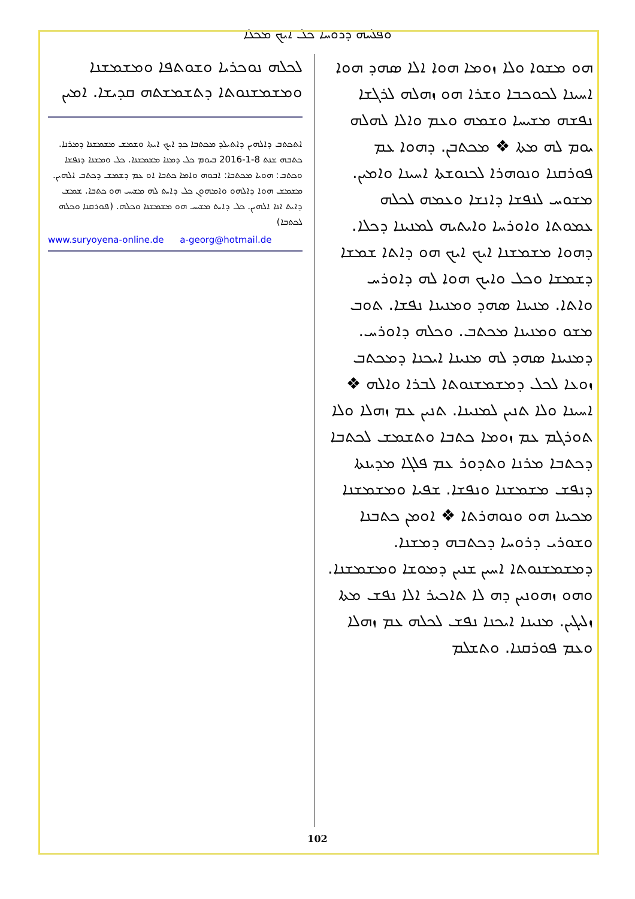ܘܦܠܚܗ ܕܪܘܚܐ ܟܠ ܐܝܟ ܡܟܠܐ
ܗܘ ܡܫܘܐ ܘܠܐ ܙܘܡܐ ܗܘܐ ܐܠܐ ܣܗܕ ܗܘܐ ܐܚܝܢܐ ܠܟܘܟܒܐ ܘܫܪܐ ܗܘ ܙܗܠܗ ܠܪܓܫܐ ܢܦܫܗ ܡܫܝܚܐ ܘܫܡܗ ܘܥܡ ܘܐܠܐ ܠܗܠܗ ܝܘܡ ܠܗ ܡܬܐ ❖ ܡܟܬܒܢ. ܕܗܘܐ ܥܡ ܦܘܪܩܢܐ ܘܢܘܗܪܐ ܠܟܢܘܫܬܐ ܐܚܝܢܐ ܘܐܡܝܢ. ܡܫܘܚ ܠܢܦܫܐ ܕܐܢܫܐ ܘܥܡܗ ܠܟܠܗ ܥܡܘܬܐ ܘܐܘܪܚܐ ܘܐܝܬܝܗ ܠܡܢܝܢܐ ܕܟܠܐ. ܕܗܘܐ ܡܫܡܫܢܐ ܐܝܟ ܐܝܟ ܗܘ ܕܐܬܐ ܫܡܫܐ ܕܫܡܫܐ ܘܟܠ ܘܐܝܟ ܗܘܐ ܠܗ ܕܐܘܪܚ ܘܐܬܐ. ܡܢܝܢܐ ܣܗܕ ܘܡܢܝܢܐ ܢܦܫܐ. ܬܘܒ ܡܫܘ ܘܡܢܝܢܐ ܡܟܬܒ. ܘܟܠܗ ܕܐܘܪܚ. ܕܡܢܝܢܐ ܣܗܕ ܠܗ ܡܢܝܢܐ ܐܝܟܢܐ ܕܡܟܬܒ ܙܘܥܐ ܠܟܠ ܕܡܫܡܫܢܘܬܐ ܠܒܪܐ ܘܐܠܗ ❖ ܐܚܝܢܐ ܘܠܐ ܬܢܝܢ ܠܡܢܝܢܐ. ܬܢܝܢ ܥܡ ܙܗܠܐ ܘܠܐ ܬܘܪܓܡ ܥܡ ܙܘܡܐ ܟܬܒܐ ܘܬܫܡܫ ܠܟܬܒܐ ܕܟܬܒܐ ܡܪܢܐ ܘܬܕܘܪ ܥܡ ܦܠܓܐ ܡܕܝܢܬܐ ܕܢܦܫ ܡܫܡܫܢܐ ܘܢܦܫܐ. ܫܦܝܐ ܘܡܫܡܫܢܐ ܡܟܝܢܐ ܗܘ ܘܢܘܗܪܬܐ ❖ ܐܘܡܢ ܟܬܒܢܐ ܘܫܘܪܝ ܕܪܘܚܐ ܕܟܬܒܗ ܕܡܫܢܐ. ܕܡܫܡܫܢܘܬܐ ܐܚܝܢ ܫܢܝܢ ܕܡܘܫܐ ܘܡܫܡܫܢܐ. ܘܗܘ ܙܗܘܢܝܢ ܕܗ ܠܐ ܬܐܟܝܪ ܐܠܐ ܢܦܫ ܡܬܐ ܙܠܝܓܝܢ. ܡܢܝܢܐ ܐܝܟܢܐ ܢܦܫ ܠܟܠܗ ܥܡ ܙܗܠܐ ܘܥܡ ܦܘܪܩܢܐ. ܘܬܫܠܡ
ܠܟܠܗ ܢܘܟܪܝܐ ܘܫܘܬܦܐ ܘܡܫܡܫܢܐ ܘܡܫܡܫܢܘܬܐ ܕܬܫܡܫܬܗ ܩܕܝܫܐ. ܐܡܝܢ
ܐܬܟܬܒ ܕܐܠܗܝܢ ܕܐܬܝܠܕ ܡܟܬܒܐ ܟܕ ܐܝܟ ܐܝܬܐ ܘܫܡܫ ܡܫܡܫܢܐ ܕܡܪܢܐ. ܟܬܒܗ ܫܢܬ 8-1-2016 ܒܝܘܡ ܟܠ ܕܡܢܐ ܡܫܡܫܢܐ. ܟܠ ܘܡܫܢܐ ܕܢܦܫܐ ܘܟܬܒ: ܗܘܝܐ ܡܟܬܒܐ: ܐܒܘܗ ܘܐܡܐ ܟܬܒܐ ܐܘ ܥܡ ܕܫܡܫ ܕܟܬܒ ܐܠܗܝܢ. ܡܫܡܫ ܗܘܐ ܕܐܠܗܘ ܘܐܡܗܘܢ ܟܠ ܕܐܝܬ ܠܗ ܡܫܝܚ ܗܘ ܟܬܒܐ. ܫܡܫ ܕܐܝܬ ܐܢܐ ܐܠܗܝܢ. ܟܠ ܕܐܝܬ ܡܫܝܚ ܗܘ ܡܫܡܫܢܐ ܘܟܠܗ. (ܦܘܪܩܢܐ ܘܟܠܗ ܠܟܬܒܐ)
www.suryoyena-online.de a-georg@hotmail.de
102